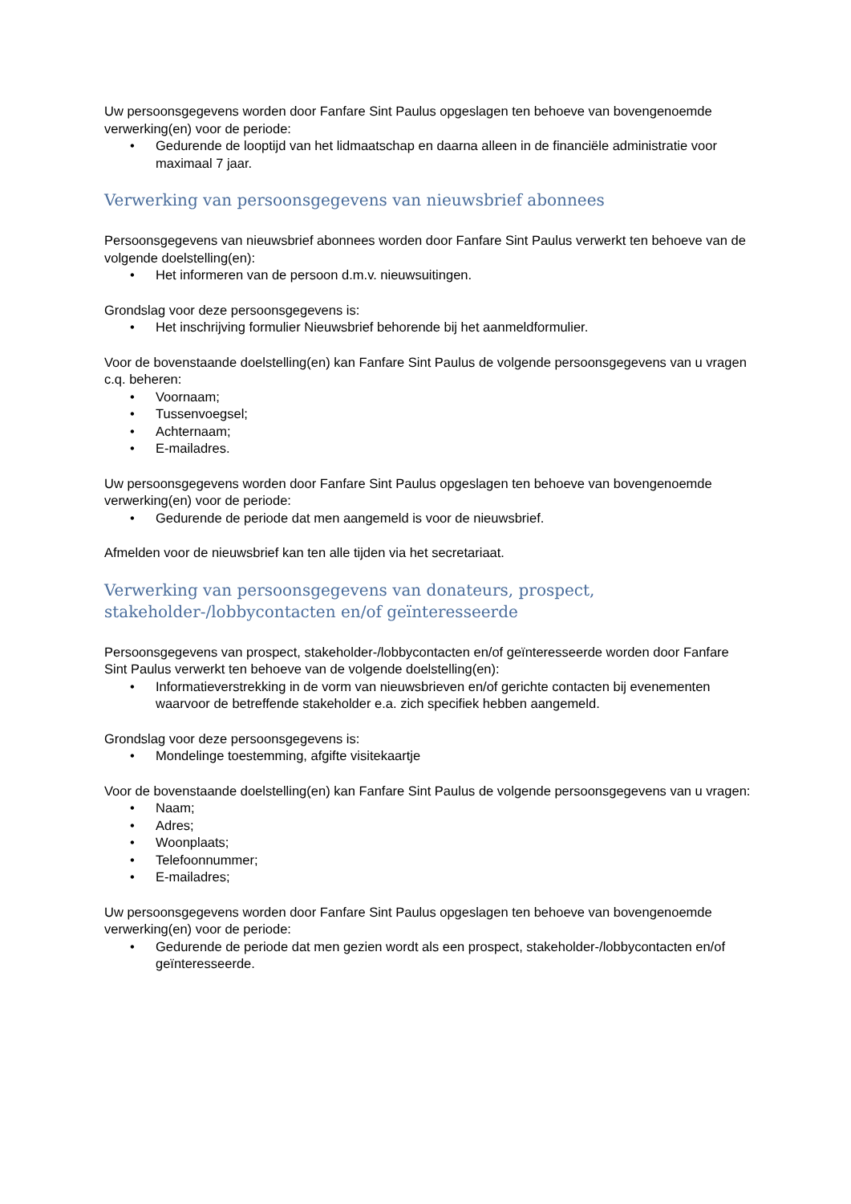Uw persoonsgegevens worden door Fanfare Sint Paulus opgeslagen ten behoeve van bovengenoemde verwerking(en) voor de periode:
• Gedurende de looptijd van het lidmaatschap en daarna alleen in de financiële administratie voor maximaal 7 jaar.
Verwerking van persoonsgegevens van nieuwsbrief abonnees
Persoonsgegevens van nieuwsbrief abonnees worden door Fanfare Sint Paulus verwerkt ten behoeve van de volgende doelstelling(en):
• Het informeren van de persoon d.m.v. nieuwsuitingen.
Grondslag voor deze persoonsgegevens is:
• Het inschrijving formulier Nieuwsbrief behorende bij het aanmeldformulier.
Voor de bovenstaande doelstelling(en) kan Fanfare Sint Paulus de volgende persoonsgegevens van u vragen c.q. beheren:
• Voornaam;
• Tussenvoegsel;
• Achternaam;
• E-mailadres.
Uw persoonsgegevens worden door Fanfare Sint Paulus opgeslagen ten behoeve van bovengenoemde verwerking(en) voor de periode:
• Gedurende de periode dat men aangemeld is voor de nieuwsbrief.
Afmelden voor de nieuwsbrief kan ten alle tijden via het secretariaat.
Verwerking van persoonsgegevens van donateurs, prospect, stakeholder-/lobbycontacten en/of geïnteresseerde
Persoonsgegevens van prospect, stakeholder-/lobbycontacten en/of geïnteresseerde worden door Fanfare Sint Paulus verwerkt ten behoeve van de volgende doelstelling(en):
• Informatieverstrekking in de vorm van nieuwsbrieven en/of gerichte contacten bij evenementen waarvoor de betreffende stakeholder e.a. zich specifiek hebben aangemeld.
Grondslag voor deze persoonsgegevens is:
• Mondelinge toestemming, afgifte visitekaartje
Voor de bovenstaande doelstelling(en) kan Fanfare Sint Paulus de volgende persoonsgegevens van u vragen:
• Naam;
• Adres;
• Woonplaats;
• Telefoonnummer;
• E-mailadres;
Uw persoonsgegevens worden door Fanfare Sint Paulus opgeslagen ten behoeve van bovengenoemde verwerking(en) voor de periode:
• Gedurende de periode dat men gezien wordt als een prospect, stakeholder-/lobbycontacten en/of geïnteresseerde.